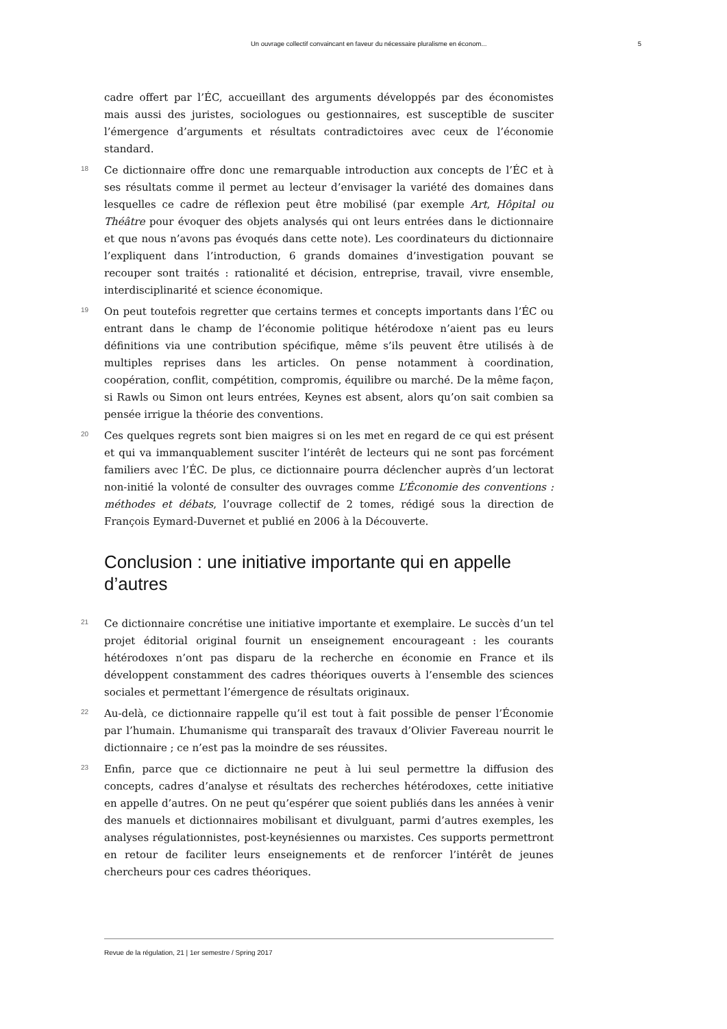Un ouvrage collectif convaincant en faveur du nécessaire pluralisme en économ... 5
cadre offert par l’ÉC, accueillant des arguments développés par des économistes mais aussi des juristes, sociologues ou gestionnaires, est susceptible de susciter l’émergence d’arguments et résultats contradictoires avec ceux de l’économie standard.
18 Ce dictionnaire offre donc une remarquable introduction aux concepts de l’ÉC et à ses résultats comme il permet au lecteur d’envisager la variété des domaines dans lesquelles ce cadre de réflexion peut être mobilisé (par exemple Art, Hôpital ou Théâtre pour évoquer des objets analysés qui ont leurs entrées dans le dictionnaire et que nous n’avons pas évoqués dans cette note). Les coordinateurs du dictionnaire l’expliquent dans l’introduction, 6 grands domaines d’investigation pouvant se recouper sont traités : rationalité et décision, entreprise, travail, vivre ensemble, interdisciplinarité et science économique.
19 On peut toutefois regretter que certains termes et concepts importants dans l’ÉC ou entrant dans le champ de l’économie politique hétérodoxe n’aient pas eu leurs définitions via une contribution spécifique, même s’ils peuvent être utilisés à de multiples reprises dans les articles. On pense notamment à coordination, coopération, conflit, compétition, compromis, équilibre ou marché. De la même façon, si Rawls ou Simon ont leurs entrées, Keynes est absent, alors qu’on sait combien sa pensée irrigue la théorie des conventions.
20 Ces quelques regrets sont bien maigres si on les met en regard de ce qui est présent et qui va immanquablement susciter l’intérêt de lecteurs qui ne sont pas forcément familiers avec l’ÉC. De plus, ce dictionnaire pourra déclencher auprès d’un lectorat non-initié la volonté de consulter des ouvrages comme L’Économie des conventions : méthodes et débats, l’ouvrage collectif de 2 tomes, rédigé sous la direction de François Eymard-Duvernet et publié en 2006 à la Découverte.
Conclusion : une initiative importante qui en appelle d’autres
21 Ce dictionnaire concrétise une initiative importante et exemplaire. Le succès d’un tel projet éditorial original fournit un enseignement encourageant : les courants hétérodoxes n’ont pas disparu de la recherche en économie en France et ils développent constamment des cadres théoriques ouverts à l’ensemble des sciences sociales et permettant l’émergence de résultats originaux.
22 Au-delà, ce dictionnaire rappelle qu’il est tout à fait possible de penser l’Économie par l’humain. L’humanisme qui transparaît des travaux d’Olivier Favereau nourrit le dictionnaire ; ce n’est pas la moindre de ses réussites.
23 Enfin, parce que ce dictionnaire ne peut à lui seul permettre la diffusion des concepts, cadres d’analyse et résultats des recherches hétérodoxes, cette initiative en appelle d’autres. On ne peut qu’espérer que soient publiés dans les années à venir des manuels et dictionnaires mobilisant et divulguant, parmi d’autres exemples, les analyses régulationnistes, post-keynésiennes ou marxistes. Ces supports permettront en retour de faciliter leurs enseignements et de renforcer l’intérêt de jeunes chercheurs pour ces cadres théoriques.
Revue de la régulation, 21 | 1er semestre / Spring 2017